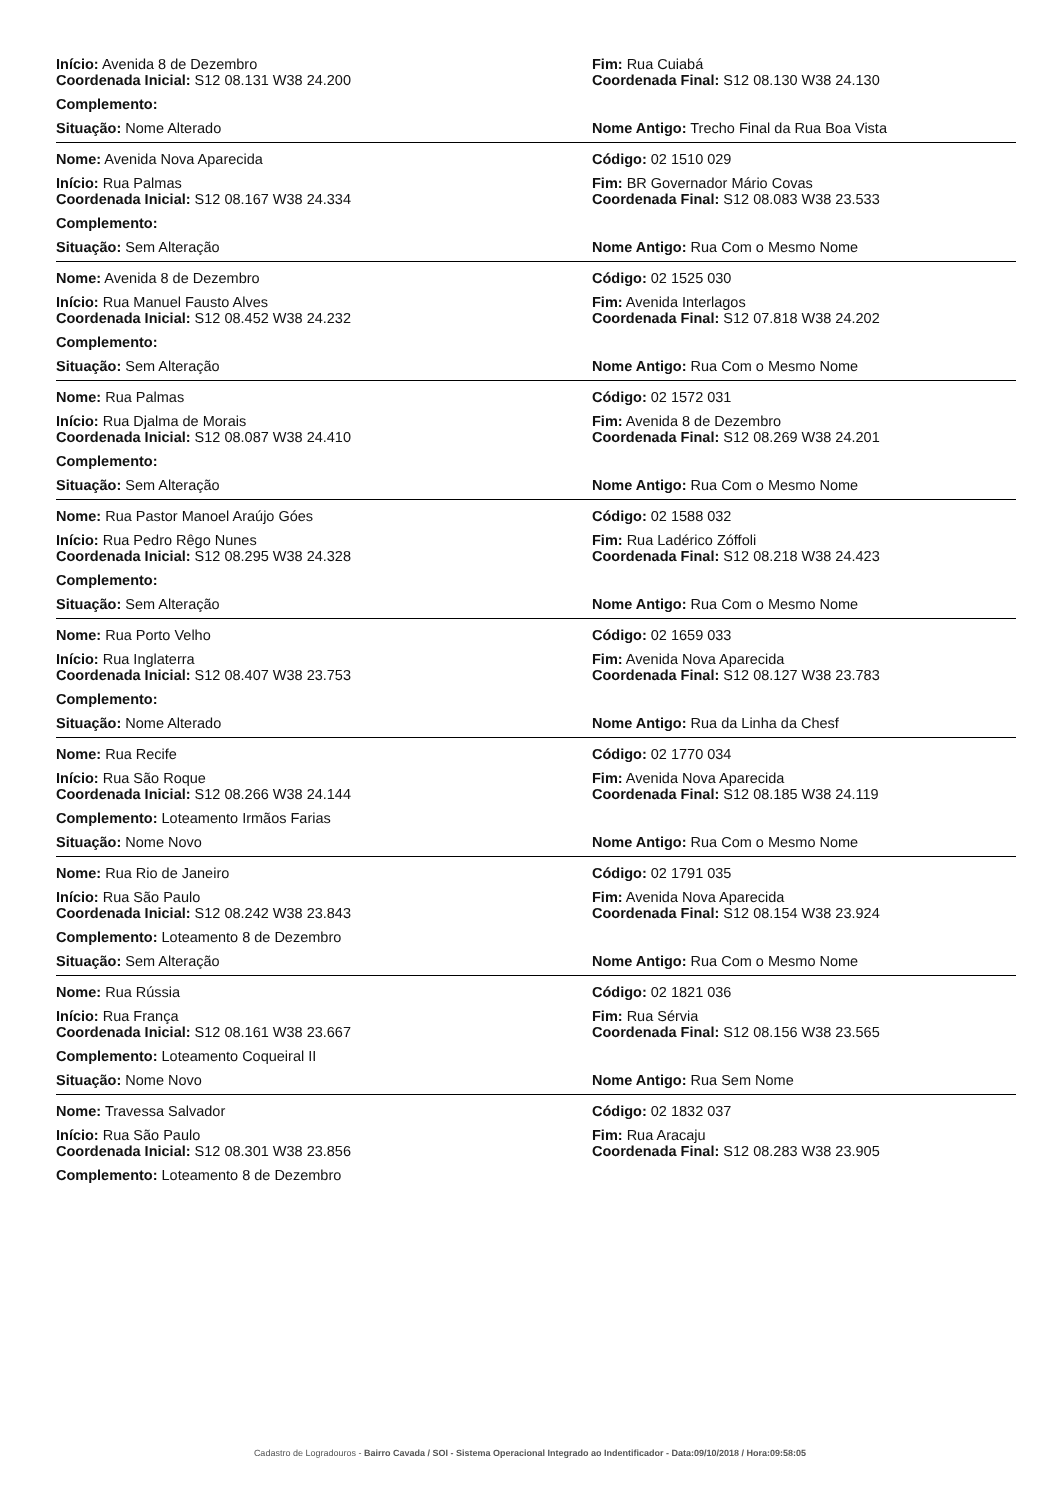Início: Avenida 8 de Dezembro
Coordenada Inicial: S12 08.131 W38 24.200
Fim: Rua Cuiabá
Coordenada Final: S12 08.130 W38 24.130
Complemento:
Situação: Nome Alterado Nome Antigo: Trecho Final da Rua Boa Vista
Nome: Avenida Nova Aparecida Código: 02 1510 029
Início: Rua Palmas
Coordenada Inicial: S12 08.167 W38 24.334
Fim: BR Governador Mário Covas
Coordenada Final: S12 08.083 W38 23.533
Complemento:
Situação: Sem Alteração Nome Antigo: Rua Com o Mesmo Nome
Nome: Avenida 8 de Dezembro Código: 02 1525 030
Início: Rua Manuel Fausto Alves
Coordenada Inicial: S12 08.452 W38 24.232
Fim: Avenida Interlagos
Coordenada Final: S12 07.818 W38 24.202
Complemento:
Situação: Sem Alteração Nome Antigo: Rua Com o Mesmo Nome
Nome: Rua Palmas Código: 02 1572 031
Início: Rua Djalma de Morais
Coordenada Inicial: S12 08.087 W38 24.410
Fim: Avenida 8 de Dezembro
Coordenada Final: S12 08.269 W38 24.201
Complemento:
Situação: Sem Alteração Nome Antigo: Rua Com o Mesmo Nome
Nome: Rua Pastor Manoel Araújo Góes Código: 02 1588 032
Início: Rua Pedro Rêgo Nunes
Coordenada Inicial: S12 08.295 W38 24.328
Fim: Rua Ladérico Zóffoli
Coordenada Final: S12 08.218 W38 24.423
Complemento:
Situação: Sem Alteração Nome Antigo: Rua Com o Mesmo Nome
Nome: Rua Porto Velho Código: 02 1659 033
Início: Rua Inglaterra
Coordenada Inicial: S12 08.407 W38 23.753
Fim: Avenida Nova Aparecida
Coordenada Final: S12 08.127 W38 23.783
Complemento:
Situação: Nome Alterado Nome Antigo: Rua da Linha da Chesf
Nome: Rua Recife Código: 02 1770 034
Início: Rua São Roque
Coordenada Inicial: S12 08.266 W38 24.144
Fim: Avenida Nova Aparecida
Coordenada Final: S12 08.185 W38 24.119
Complemento: Loteamento Irmãos Farias
Situação: Nome Novo Nome Antigo: Rua Com o Mesmo Nome
Nome: Rua Rio de Janeiro Código: 02 1791 035
Início: Rua São Paulo
Coordenada Inicial: S12 08.242 W38 23.843
Fim: Avenida Nova Aparecida
Coordenada Final: S12 08.154 W38 23.924
Complemento: Loteamento 8 de Dezembro
Situação: Sem Alteração Nome Antigo: Rua Com o Mesmo Nome
Nome: Rua Rússia Código: 02 1821 036
Início: Rua França
Coordenada Inicial: S12 08.161 W38 23.667
Fim: Rua Sérvia
Coordenada Final: S12 08.156 W38 23.565
Complemento: Loteamento Coqueiral II
Situação: Nome Novo Nome Antigo: Rua Sem Nome
Nome: Travessa Salvador Código: 02 1832 037
Início: Rua São Paulo
Coordenada Inicial: S12 08.301 W38 23.856
Fim: Rua Aracaju
Coordenada Final: S12 08.283 W38 23.905
Complemento: Loteamento 8 de Dezembro
Cadastro de Logradouros - Bairro Cavada / SOI - Sistema Operacional Integrado ao Indentificador - Data:09/10/2018 / Hora:09:58:05